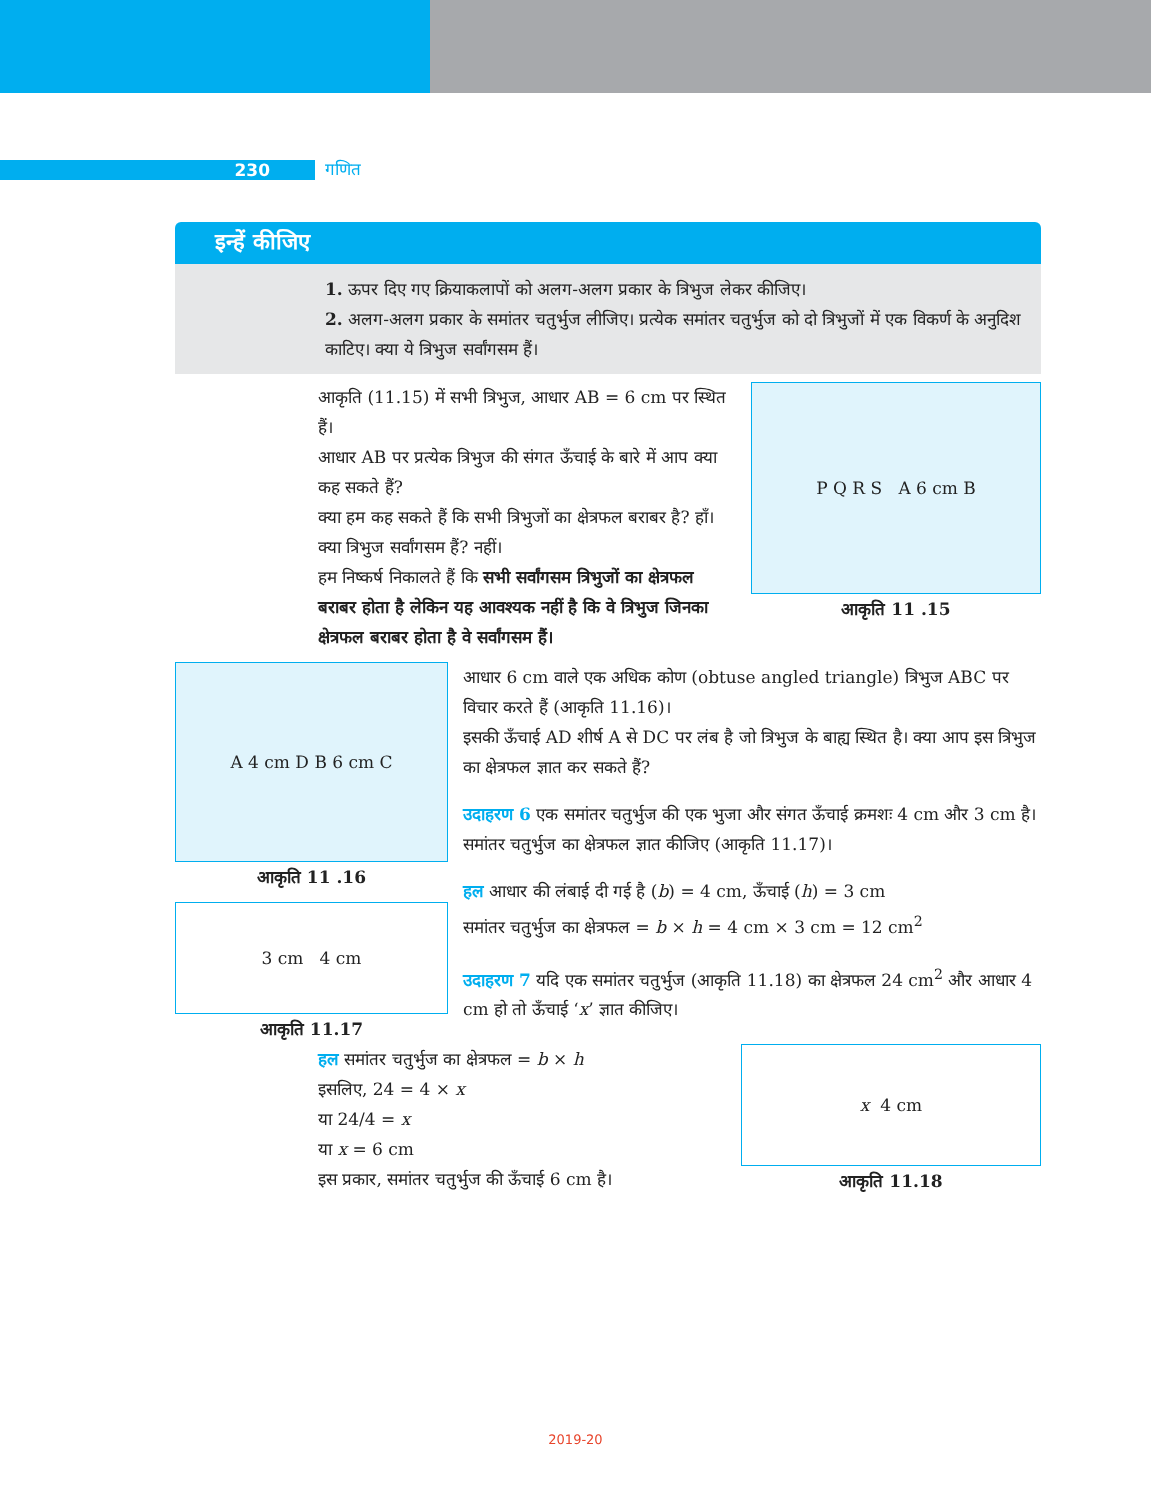230 गणित
इन्हें कीजिए
1. ऊपर दिए गए क्रियाकलापों को अलग-अलग प्रकार के त्रिभुज लेकर कीजिए।
2. अलग-अलग प्रकार के समांतर चतुर्भुज लीजिए। प्रत्येक समांतर चतुर्भुज को दो त्रिभुजों में एक विकर्ण के अनुदिश काटिए। क्या ये त्रिभुज सर्वांगसम हैं।
आकृति (11.15) में सभी त्रिभुज, आधार AB = 6 cm पर स्थित हैं।
आधार AB पर प्रत्येक त्रिभुज की संगत ऊँचाई के बारे में आप क्या कह सकते हैं?
क्या हम कह सकते हैं कि सभी त्रिभुजों का क्षेत्रफल बराबर है? हाँ।
क्या त्रिभुज सर्वांगसम हैं? नहीं।
हम निष्कर्ष निकालते हैं कि सभी सर्वांगसम त्रिभुजों का क्षेत्रफल बराबर होता है लेकिन यह आवश्यक नहीं है कि वे त्रिभुज जिनका क्षेत्रफल बराबर होता है वे सर्वांगसम हैं।
P Q R S A 6 cm B
आकृति 11 .15
A 4 cm D B 6 cm C
आकृति 11 .16
3 cm 4 cm
आकृति 11.17
आधार 6 cm वाले एक अधिक कोण (obtuse angled triangle) त्रिभुज ABC पर विचार करते हैं (आकृति 11.16)।
इसकी ऊँचाई AD शीर्ष A से DC पर लंब है जो त्रिभुज के बाह्य स्थित है। क्या आप इस त्रिभुज का क्षेत्रफल ज्ञात कर सकते हैं?
उदाहरण 6 एक समांतर चतुर्भुज की एक भुजा और संगत ऊँचाई क्रमशः 4 cm और 3 cm है। समांतर चतुर्भुज का क्षेत्रफल ज्ञात कीजिए (आकृति 11.17)।
हल आधार की लंबाई दी गई है (b) = 4 cm, ऊँचाई (h) = 3 cm
समांतर चतुर्भुज का क्षेत्रफल = b × h = 4 cm × 3 cm = 12 cm<sup>2</sup>
उदाहरण 7 यदि एक समांतर चतुर्भुज (आकृति 11.18) का क्षेत्रफल 24 cm<sup>2</sup> और आधार 4 cm हो तो ऊँचाई ‘x’ ज्ञात कीजिए।
हल समांतर चतुर्भुज का क्षेत्रफल = b × h
इसलिए, 24 = 4 × x
या 24/4 = x
या x = 6 cm
इस प्रकार, समांतर चतुर्भुज की ऊँचाई 6 cm है।
x 4 cm
आकृति 11.18
2019-20